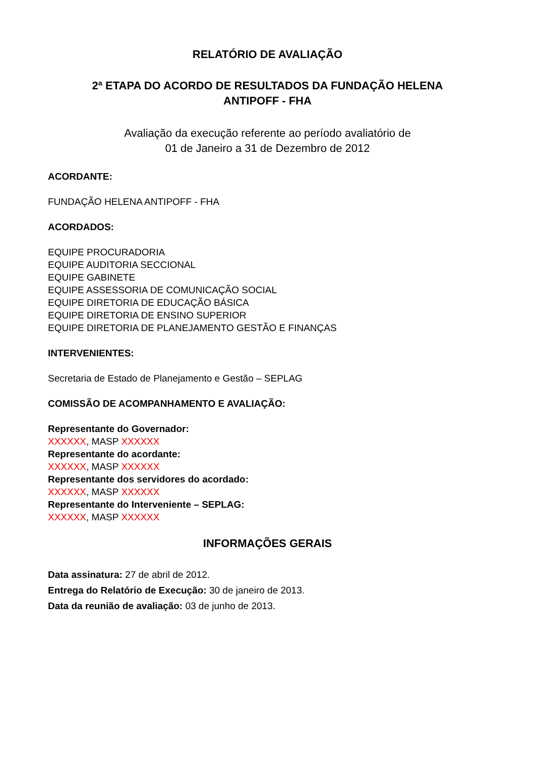RELATÓRIO DE AVALIAÇÃO
2ª ETAPA DO ACORDO DE RESULTADOS DA FUNDAÇÃO HELENA
ANTIPOFF - FHA
Avaliação da execução referente ao período avaliatório de
01 de Janeiro a 31 de Dezembro de 2012
ACORDANTE:
FUNDAÇÃO HELENA ANTIPOFF - FHA
ACORDADOS:
EQUIPE PROCURADORIA
EQUIPE AUDITORIA SECCIONAL
EQUIPE GABINETE
EQUIPE ASSESSORIA DE COMUNICAÇÃO SOCIAL
EQUIPE DIRETORIA DE EDUCAÇÃO BÁSICA
EQUIPE DIRETORIA DE ENSINO SUPERIOR
EQUIPE DIRETORIA DE PLANEJAMENTO GESTÃO E FINANÇAS
INTERVENIENTES:
Secretaria de Estado de Planejamento e Gestão – SEPLAG
COMISSÃO DE ACOMPANHAMENTO E AVALIAÇÃO:
Representante do Governador:
XXXXXX, MASP XXXXXX
Representante do acordante:
XXXXXX, MASP XXXXXX
Representante dos servidores do acordado:
XXXXXX, MASP XXXXXX
Representante do Interveniente – SEPLAG:
XXXXXX, MASP XXXXXX
INFORMAÇÕES GERAIS
Data assinatura: 27 de abril de 2012.
Entrega do Relatório de Execução: 30 de janeiro de 2013.
Data da reunião de avaliação: 03 de junho de 2013.